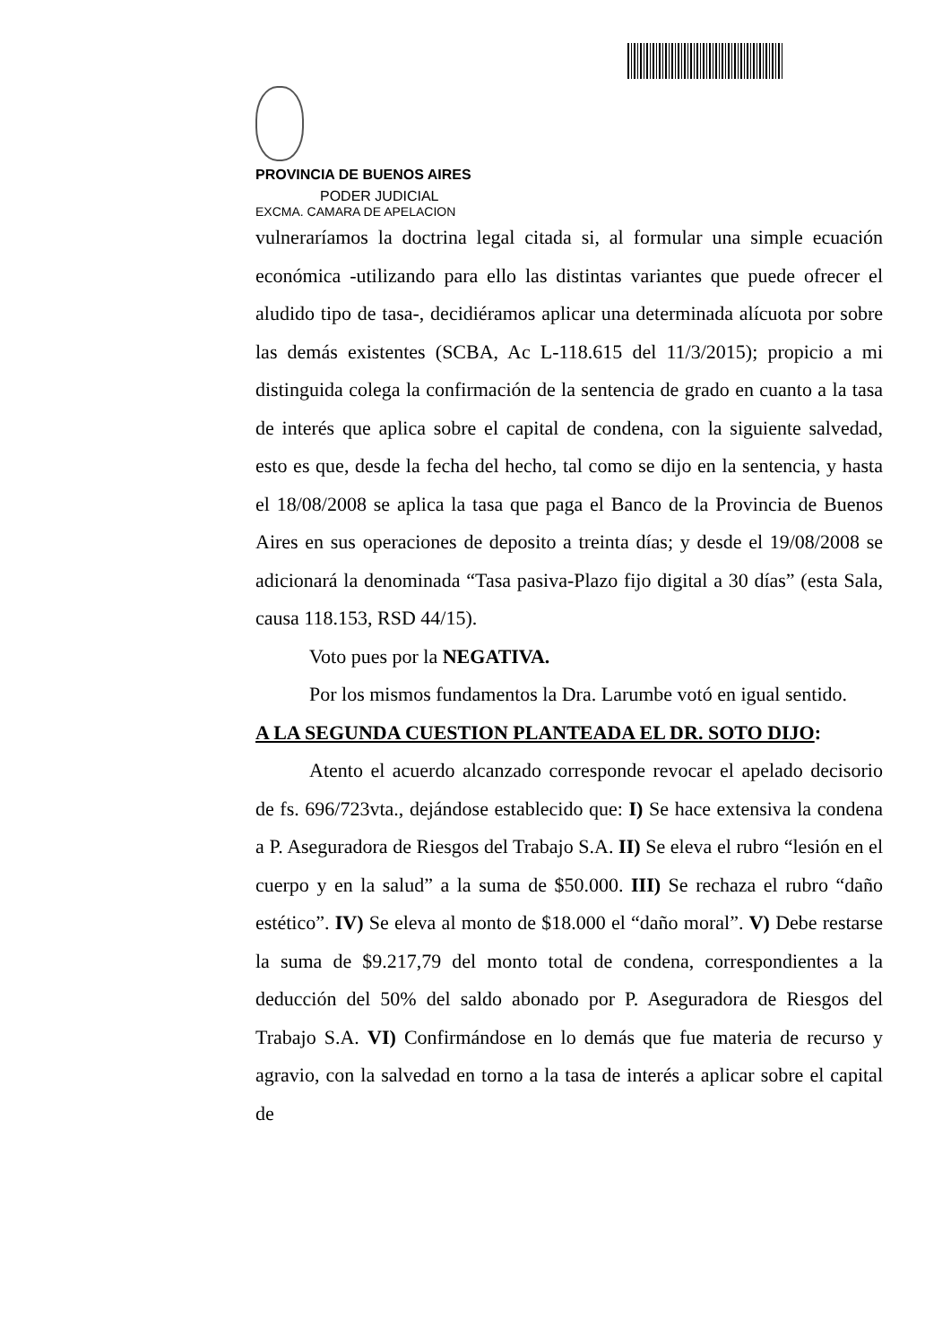PROVINCIA DE BUENOS AIRES
PODER JUDICIAL
EXCMA. CAMARA DE APELACION
vulneraríamos la doctrina legal citada si, al formular una simple ecuación económica -utilizando para ello las distintas variantes que puede ofrecer el aludido tipo de tasa-, decidiéramos aplicar una determinada alícuota por sobre las demás existentes (SCBA, Ac L-118.615 del 11/3/2015); propicio a mi distinguida colega la confirmación de la sentencia de grado en cuanto a la tasa de interés que aplica sobre el capital de condena, con la siguiente salvedad, esto es que, desde la fecha del hecho, tal como se dijo en la sentencia, y hasta el 18/08/2008 se aplica la tasa que paga el Banco de la Provincia de Buenos Aires en sus operaciones de deposito a treinta días; y desde el 19/08/2008 se adicionará la denominada “Tasa pasiva-Plazo fijo digital a 30 días” (esta Sala, causa 118.153, RSD 44/15).
Voto pues por la NEGATIVA.
Por los mismos fundamentos la Dra. Larumbe votó en igual sentido.
A LA SEGUNDA CUESTION PLANTEADA EL DR. SOTO DIJO:
Atento el acuerdo alcanzado corresponde revocar el apelado decisorio de fs. 696/723vta., dejándose establecido que: I) Se hace extensiva la condena a P. Aseguradora de Riesgos del Trabajo S.A. II) Se eleva el rubro “lesión en el cuerpo y en la salud” a la suma de $50.000. III) Se rechaza el rubro “daño estético”. IV) Se eleva al monto de $18.000 el “daño moral”. V) Debe restarse la suma de $9.217,79 del monto total de condena, correspondientes a la deducción del 50% del saldo abonado por P. Aseguradora de Riesgos del Trabajo S.A. VI) Confirmándose en lo demás que fue materia de recurso y agravio, con la salvedad en torno a la tasa de interés a aplicar sobre el capital de